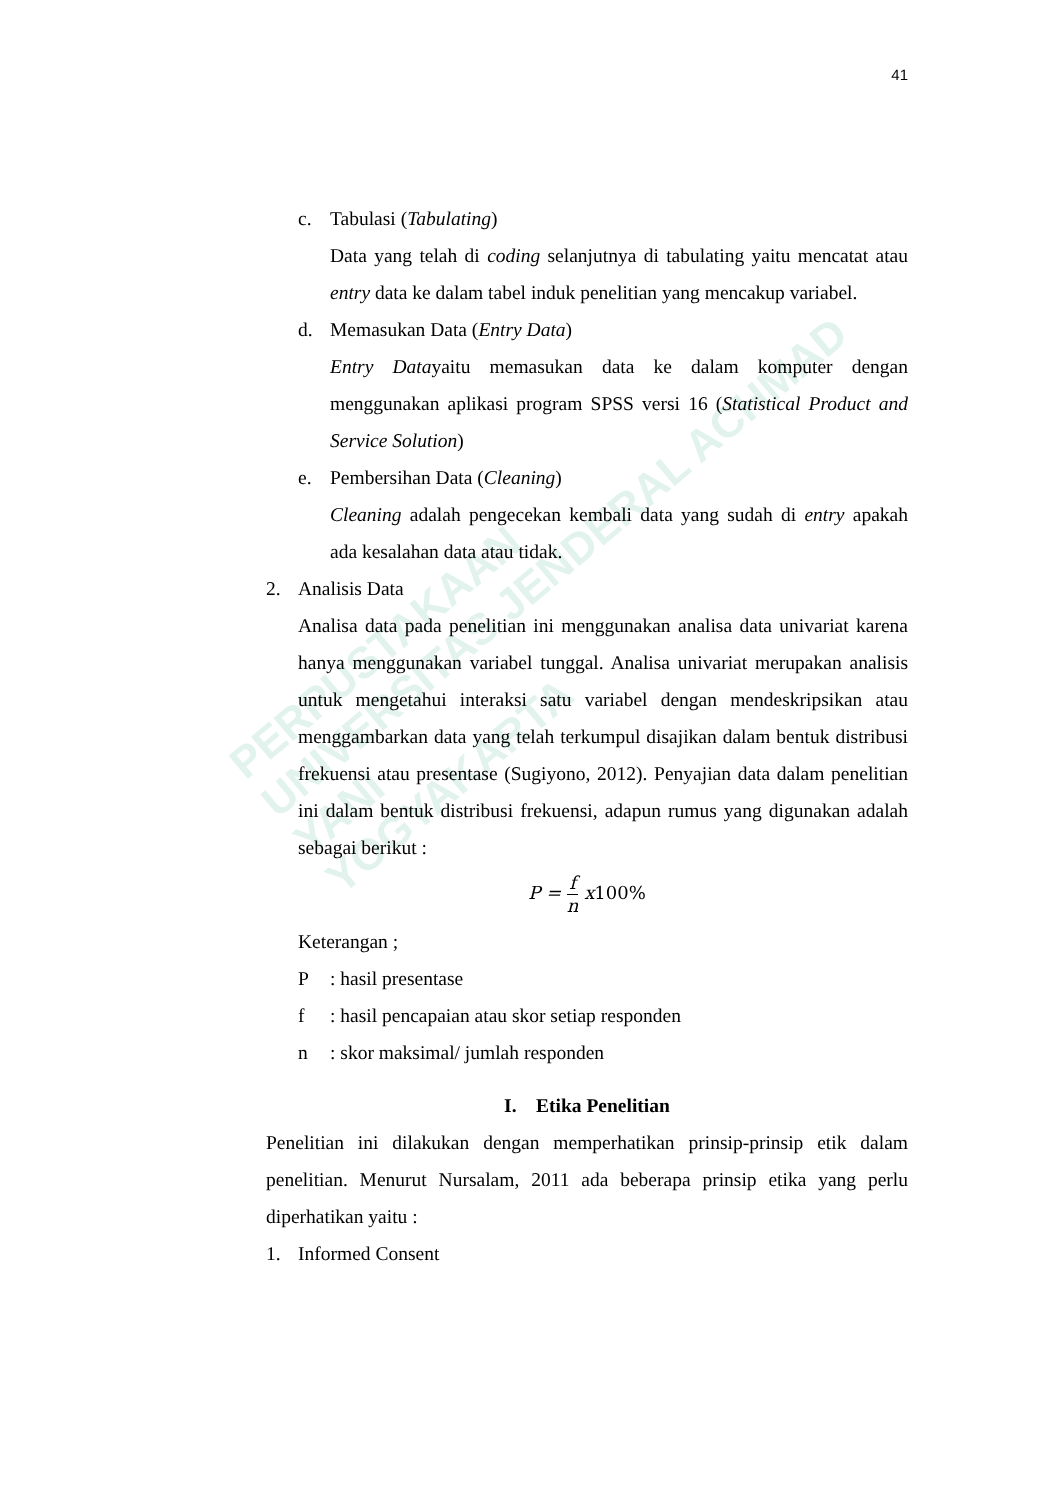41
PERPUSTAKAAN
UNIVERSITAS JENDERAL ACHMAD YANI
YOGYAKARTA
c. Tabulasi (Tabulating)
Data yang telah di coding selanjutnya di tabulating yaitu mencatat atau entry data ke dalam tabel induk penelitian yang mencakup variabel.
d. Memasukan Data (Entry Data)
Entry Datayaitu memasukan data ke dalam komputer dengan menggunakan aplikasi program SPSS versi 16 (Statistical Product and Service Solution)
e. Pembersihan Data (Cleaning)
Cleaning adalah pengecekan kembali data yang sudah di entry apakah ada kesalahan data atau tidak.
2. Analisis Data
Analisa data pada penelitian ini menggunakan analisa data univariat karena hanya menggunakan variabel tunggal. Analisa univariat merupakan analisis untuk mengetahui interaksi satu variabel dengan mendeskripsikan atau menggambarkan data yang telah terkumpul disajikan dalam bentuk distribusi frekuensi atau presentase (Sugiyono, 2012). Penyajian data dalam penelitian ini dalam bentuk distribusi frekuensi, adapun rumus yang digunakan adalah sebagai berikut :
P = f n x100%
Keterangan ;
P: hasil presentase
f: hasil pencapaian atau skor setiap responden
n: skor maksimal/ jumlah responden
I. Etika Penelitian
Penelitian ini dilakukan dengan memperhatikan prinsip-prinsip etik dalam penelitian. Menurut Nursalam, 2011 ada beberapa prinsip etika yang perlu diperhatikan yaitu :
1. Informed Consent